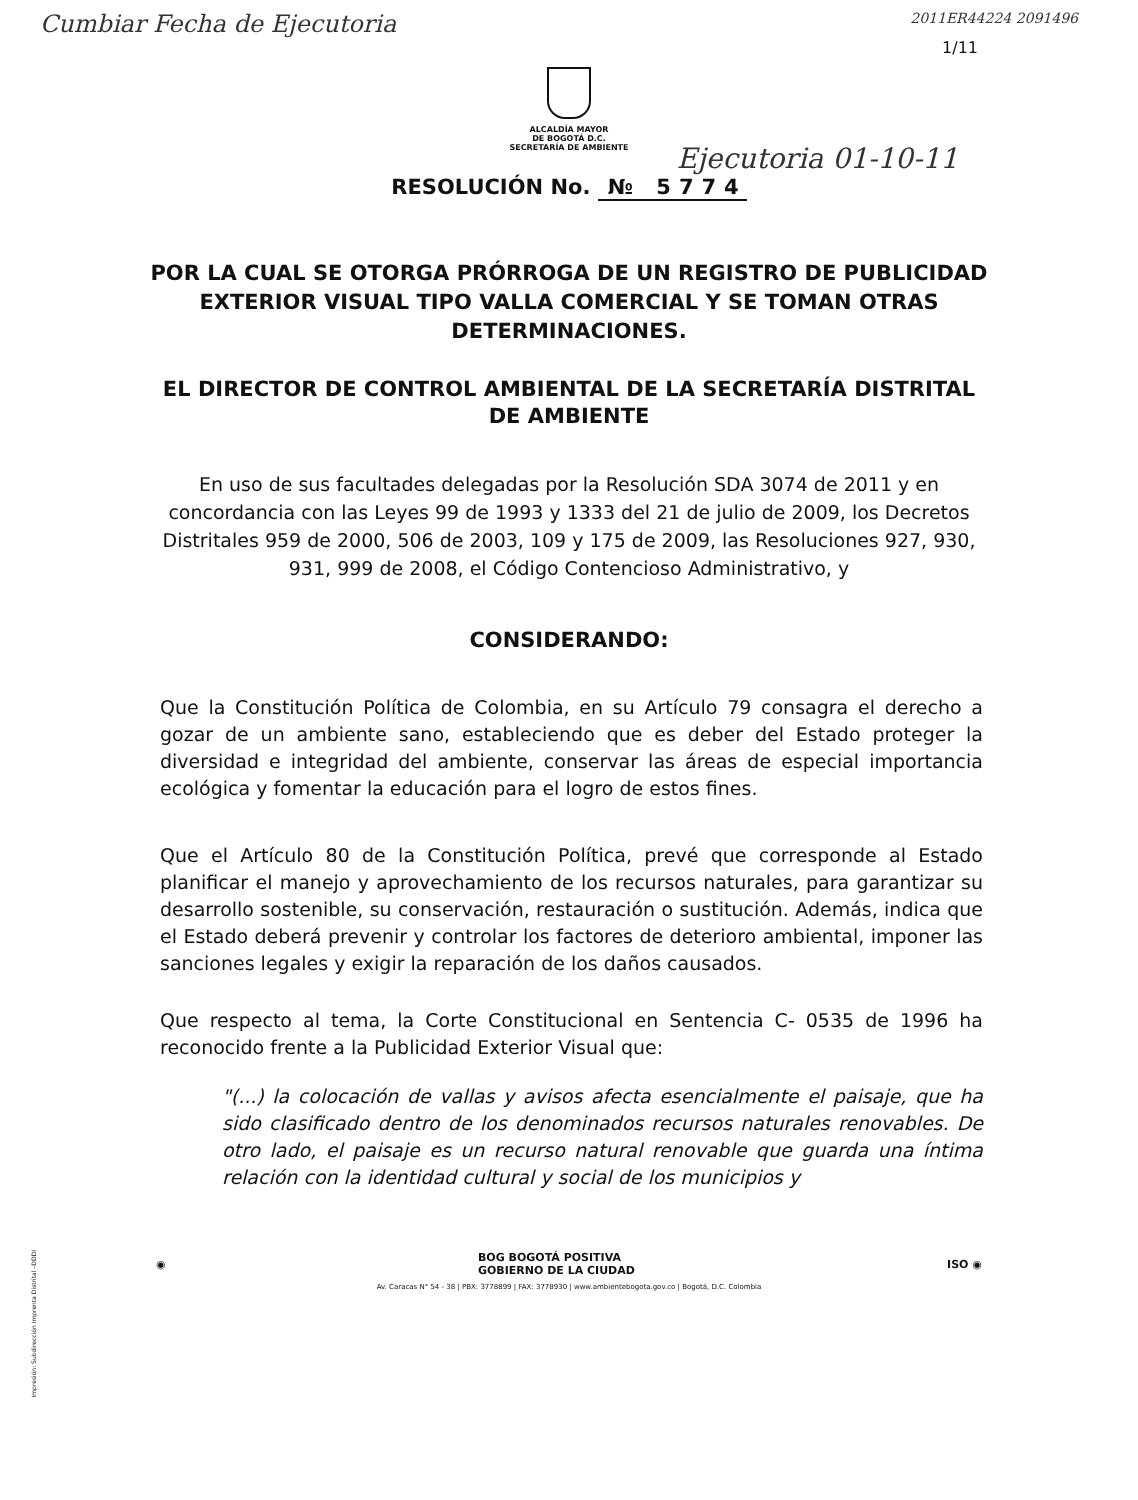Cumbiar Fecha de Ejecutoria
2011ER44224 2091496
1/11
ALCALDÍA MAYOR
DE BOGOTÁ D.C.
SECRETARÍA DE AMBIENTE
Ejecutoria 01-10-11
RESOLUCIÓN No. № 5774
POR LA CUAL SE OTORGA PRÓRROGA DE UN REGISTRO DE PUBLICIDAD EXTERIOR VISUAL TIPO VALLA COMERCIAL Y SE TOMAN OTRAS DETERMINACIONES.
EL DIRECTOR DE CONTROL AMBIENTAL DE LA SECRETARÍA DISTRITAL DE AMBIENTE
En uso de sus facultades delegadas por la Resolución SDA 3074 de 2011 y en concordancia con las Leyes 99 de 1993 y 1333 del 21 de julio de 2009, los Decretos Distritales 959 de 2000, 506 de 2003, 109 y 175 de 2009, las Resoluciones 927, 930, 931, 999 de 2008, el Código Contencioso Administrativo, y
CONSIDERANDO:
Que la Constitución Política de Colombia, en su Artículo 79 consagra el derecho a gozar de un ambiente sano, estableciendo que es deber del Estado proteger la diversidad e integridad del ambiente, conservar las áreas de especial importancia ecológica y fomentar la educación para el logro de estos fines.
Que el Artículo 80 de la Constitución Política, prevé que corresponde al Estado planificar el manejo y aprovechamiento de los recursos naturales, para garantizar su desarrollo sostenible, su conservación, restauración o sustitución. Además, indica que el Estado deberá prevenir y controlar los factores de deterioro ambiental, imponer las sanciones legales y exigir la reparación de los daños causados.
Que respecto al tema, la Corte Constitucional en Sentencia C- 0535 de 1996 ha reconocido frente a la Publicidad Exterior Visual que:
"(...) la colocación de vallas y avisos afecta esencialmente el paisaje, que ha sido clasificado dentro de los denominados recursos naturales renovables. De otro lado, el paisaje es un recurso natural renovable que guarda una íntima relación con la identidad cultural y social de los municipios y
◉ BOG BOGOTÁ POSITIVA
GOBIERNO DE LA CIUDAD ISO ◉
Av. Caracas N° 54 - 38 | PBX: 3778899 | FAX: 3778930 | www.ambientebogota.gov.co | Bogotá, D.C. Colombia
Impresión: Subdirección Imprenta Distrital –DDDI